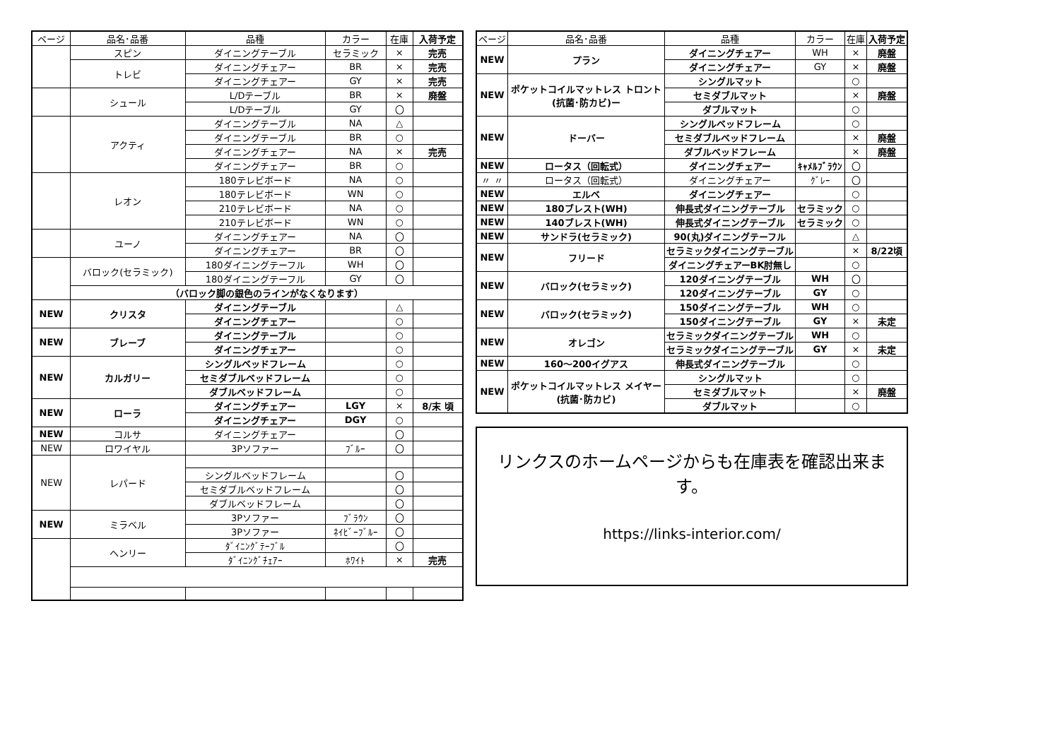| ページ | 品名･品番 | 品種 | カラー | 在庫 | 入荷予定 |
| --- | --- | --- | --- | --- | --- |
| | スピン | ダイニングテーブル | セラミック | × | 完売 |
| | トレビ | ダイニングチェアー | BR | × | 完売 |
| | | ダイニングチェアー | GY | × | 完売 |
| | シュール | L/Dテーブル | BR | × | 廃盤 |
| | | L/Dテーブル | GY | 〇 | |
| | アクティ | ダイニングテーブル | NA | △ | |
| | | ダイニングテーブル | BR | ○ | |
| | | ダイニングチェアー | NA | × | 完売 |
| | | ダイニングチェアー | BR | ○ | |
| | レオン | 180テレビボード | NA | ○ | |
| | | 180テレビボード | WN | ○ | |
| | | 210テレビボード | NA | ○ | |
| | | 210テレビボード | WN | ○ | |
| | ユーノ | ダイニングチェアー | NA | 〇 | |
| | | ダイニングチェアー | BR | 〇 | |
| | バロック(セラミック) | 180ダイニングテーフル | WH | 〇 | |
| | | 180ダイニングテーフル | GY | 〇 | |
| | （バロック脚の銀色のラインがなくなります） | | | | |
| NEW | クリスタ | ダイニングテーブル | | △ | |
| | | ダイニングチェアー | | ○ | |
| NEW | ブレーブ | ダイニングテーブル | | ○ | |
| | | ダイニングチェアー | | ○ | |
| NEW | カルガリー | シングルベッドフレーム | | ○ | |
| | | セミダブルベッドフレーム | | ○ | |
| | | ダブルベッドフレーム | | ○ | |
| NEW | ローラ | ダイニングチェアー | LGY | × | 8/末 頃 |
| | | ダイニングチェアー | DGY | ○ | |
| NEW | コルサ | ダイニングチェアー | | 〇 | |
| NEW | ロワイヤル | 3Pソファー | ﾌﾞﾙｰ | 〇 | |
| NEW | レパード | | | | |
| | | シングルベッドフレーム | | 〇 | |
| | | セミダブルベッドフレーム | | 〇 | |
| | | ダブルベッドフレーム | | 〇 | |
| NEW | ミラベル | 3Pソファー | ﾌﾞﾗｳﾝ | 〇 | |
| | | 3Pソファー | ﾈｲﾋﾞｰﾌﾞﾙｰ | 〇 | |
| | ヘンリー | ﾀﾞｲﾆﾝｸﾞﾃｰﾌﾞﾙ | | 〇 | |
| | | ﾀﾞｲﾆﾝｸﾞﾁｪｱｰ | ﾎﾜｲﾄ | × | 完売 |
| ページ | 品名･品番 | 品種 | カラー | 在庫 | 入荷予定 |
| --- | --- | --- | --- | --- | --- |
| NEW | プラン | ダイニングチェアー | WH | × | 廃盤 |
| | | ダイニングチェアー | GY | × | 廃盤 |
| NEW | ポケットコイルマットレス トロント(抗菌･防カビ)ー | シングルマット | | ○ | |
| | | セミダブルマット | | × | 廃盤 |
| | | ダブルマット | | ○ | |
| NEW | ドーバー | シングルベッドフレーム | | ○ | |
| | | セミダブルベッドフレーム | | × | 廃盤 |
| | | ダブルベッドフレーム | | × | 廃盤 |
| NEW | ロータス（回転式） | ダイニングチェアー | ｷｬﾒﾙﾌﾞﾗｳﾝ | 〇 | |
| 〃 〃 | ロータス（回転式） | ダイニングチェアー | ｸﾞﾚｰ | 〇 | |
| NEW | エルベ | ダイニングチェアー | | ○ | |
| NEW | 180ブレスト(WH) | 伸長式ダイニングテーブル | セラミック | ○ | |
| NEW | 140ブレスト(WH) | 伸長式ダイニングテーブル | セラミック | ○ | |
| NEW | サンドラ(セラミック) | 90(丸)ダイニングテーフル | | △ | |
| NEW | フリード | セラミックダイニングテーブル | | × | 8/22頃 |
| | | ダイニングチェアーBK肘無し | | ○ | |
| NEW | バロック(セラミック) | 120ダイニングテーブル | WH | 〇 | |
| | | 120ダイニングテーブル | GY | ○ | |
| NEW | バロック(セラミック) | 150ダイニングテーブル | WH | ○ | |
| | | 150ダイニングテーブル | GY | × | 未定 |
| NEW | オレゴン | セラミックダイニングテーブル | WH | ○ | |
| | | セラミックダイニングテーブル | GY | × | 未定 |
| NEW | 160～200イグアス | 伸長式ダイニングテーブル | | ○ | |
| NEW | ポケットコイルマットレス メイヤー(抗菌･防カビ) | シングルマット | | ○ | |
| | | セミダブルマット | | × | 廃盤 |
| | | ダブルマット | | ○ | |
リンクスのホームページからも在庫表を確認出来ます。
https://links-interior.com/